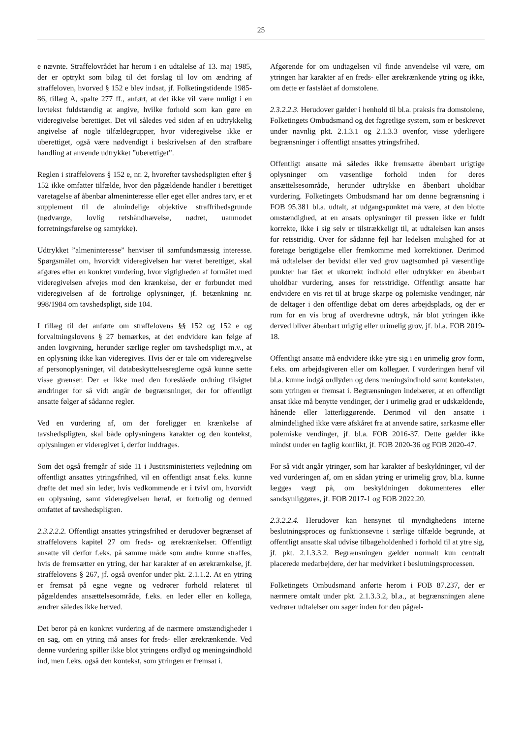25
e nævnte. Straffelovrådet har herom i en udtalelse af 13. maj 1985, der er optrykt som bilag til det forslag til lov om ændring af straffeloven, hvorved § 152 e blev indsat, jf. Folketingstidende 1985-86, tillæg A, spalte 277 ff., anført, at det ikke vil være muligt i en lovtekst fuldstændig at angive, hvilke forhold som kan gøre en videregivelse berettiget. Det vil således ved siden af en udtrykkelig angivelse af nogle tilfældegrupper, hvor videregivelse ikke er uberettiget, også være nødvendigt i beskrivelsen af den strafbare handling at anvende udtrykket ”uberettiget”.
Reglen i straffelovens § 152 e, nr. 2, hvorefter tavshedspligten efter § 152 ikke omfatter tilfælde, hvor den pågældende handler i berettiget varetagelse af åbenbar almeninteresse eller eget eller andres tarv, er et supplement til de almindelige objektive straffrihedsgrunde (nødværge, lovlig retshåndhævelse, nødret, uanmodet forretningsførelse og samtykke).
Udtrykket ”almeninteresse” henviser til samfundsmæssig interesse. Spørgsmålet om, hvorvidt videregivelsen har været berettiget, skal afgøres efter en konkret vurdering, hvor vigtigheden af formålet med videregivelsen afvejes mod den krænkelse, der er forbundet med videregivelsen af de fortrolige oplysninger, jf. betænkning nr. 998/1984 om tavshedspligt, side 104.
I tillæg til det anførte om straffelovens §§ 152 og 152 e og forvaltningslovens § 27 bemærkes, at det endvidere kan følge af anden lovgivning, herunder særlige regler om tavshedspligt m.v., at en oplysning ikke kan videregives. Hvis der er tale om videregivelse af personoplysninger, vil databeskyttelsesreglerne også kunne sætte visse grænser. Der er ikke med den foreslåede ordning tilsigtet ændringer for så vidt angår de begrænsninger, der for offentligt ansatte følger af sådanne regler.
Ved en vurdering af, om der foreligger en krænkelse af tavshedspligten, skal både oplysningens karakter og den kontekst, oplysningen er videregivet i, derfor inddrages.
Som det også fremgår af side 11 i Justitsministeriets vejledning om offentligt ansattes ytringsfrihed, vil en offentligt ansat f.eks. kunne drøfte det med sin leder, hvis vedkommende er i tvivl om, hvorvidt en oplysning, samt videregivelsen heraf, er fortrolig og dermed omfattet af tavshedspligten.
2.3.2.2.2. Offentligt ansattes ytringsfrihed er derudover begrænset af straffelovens kapitel 27 om freds- og ærekrænkelser. Offentligt ansatte vil derfor f.eks. på samme måde som andre kunne straffes, hvis de fremsætter en ytring, der har karakter af en ærekrænkelse, jf. straffelovens § 267, jf. også ovenfor under pkt. 2.1.1.2. At en ytring er fremsat på egne vegne og vedrører forhold relateret til pågældendes ansættelsesområde, f.eks. en leder eller en kollega, ændrer således ikke herved.
Det beror på en konkret vurdering af de nærmere omstændigheder i en sag, om en ytring må anses for freds- eller ærekrænkende. Ved denne vurdering spiller ikke blot ytringens ordlyd og meningsindhold ind, men f.eks. også den kontekst, som ytringen er fremsat i.
Afgørende for om undtagelsen vil finde anvendelse vil være, om ytringen har karakter af en freds- eller ærekrænkende ytring og ikke, om dette er fastslået af domstolene.
2.3.2.2.3. Herudover gælder i henhold til bl.a. praksis fra domstolene, Folketingets Ombudsmand og det fagretlige system, som er beskrevet under navnlig pkt. 2.1.3.1 og 2.1.3.3 ovenfor, visse yderligere begrænsninger i offentligt ansattes ytringsfrihed.
Offentligt ansatte må således ikke fremsætte åbenbart urigtige oplysninger om væsentlige forhold inden for deres ansættelsesområde, herunder udtrykke en åbenbart uholdbar vurdering. Folketingets Ombudsmand har om denne begrænsning i FOB 95.381 bl.a. udtalt, at udgangspunktet må være, at den blotte omstændighed, at en ansats oplysninger til pressen ikke er fuldt korrekte, ikke i sig selv er tilstrækkeligt til, at udtalelsen kan anses for retsstridig. Over for sådanne fejl har ledelsen mulighed for at foretage berigtigelse eller fremkomme med korrektioner. Derimod må udtalelser der bevidst eller ved grov uagtsomhed på væsentlige punkter har fået et ukorrekt indhold eller udtrykker en åbenbart uholdbar vurdering, anses for retsstridige. Offentligt ansatte har endvidere en vis ret til at bruge skarpe og polemiske vendinger, når de deltager i den offentlige debat om deres arbejdsplads, og der er rum for en vis brug af overdrevne udtryk, når blot ytringen ikke derved bliver åbenbart urigtig eller urimelig grov, jf. bl.a. FOB 2019-18.
Offentligt ansatte må endvidere ikke ytre sig i en urimelig grov form, f.eks. om arbejdsgiveren eller om kollegaer. I vurderingen heraf vil bl.a. kunne indgå ordlyden og dens meningsindhold samt konteksten, som ytringen er fremsat i. Begrænsningen indebærer, at en offentligt ansat ikke må benytte vendinger, der i urimelig grad er udskældende, hånende eller latterliggørende. Derimod vil den ansatte i almindelighed ikke være afskåret fra at anvende satire, sarkasme eller polemiske vendinger, jf. bl.a. FOB 2016-37. Dette gælder ikke mindst under en faglig konflikt, jf. FOB 2020-36 og FOB 2020-47.
For så vidt angår ytringer, som har karakter af beskyldninger, vil der ved vurderingen af, om en sådan ytring er urimelig grov, bl.a. kunne lægges vægt på, om beskyldningen dokumenteres eller sandsynliggøres, jf. FOB 2017-1 og FOB 2022.20.
2.3.2.2.4. Herudover kan hensynet til myndighedens interne beslutningsproces og funktionsevne i særlige tilfælde begrunde, at offentligt ansatte skal udvise tilbageholdenhed i forhold til at ytre sig, jf. pkt. 2.1.3.3.2. Begrænsningen gælder normalt kun centralt placerede medarbejdere, der har medvirket i beslutningsprocessen.
Folketingets Ombudsmand anførte herom i FOB 87.237, der er nærmere omtalt under pkt. 2.1.3.3.2, bl.a., at begrænsningen alene vedrører udtalelser om sager inden for den pågæl-